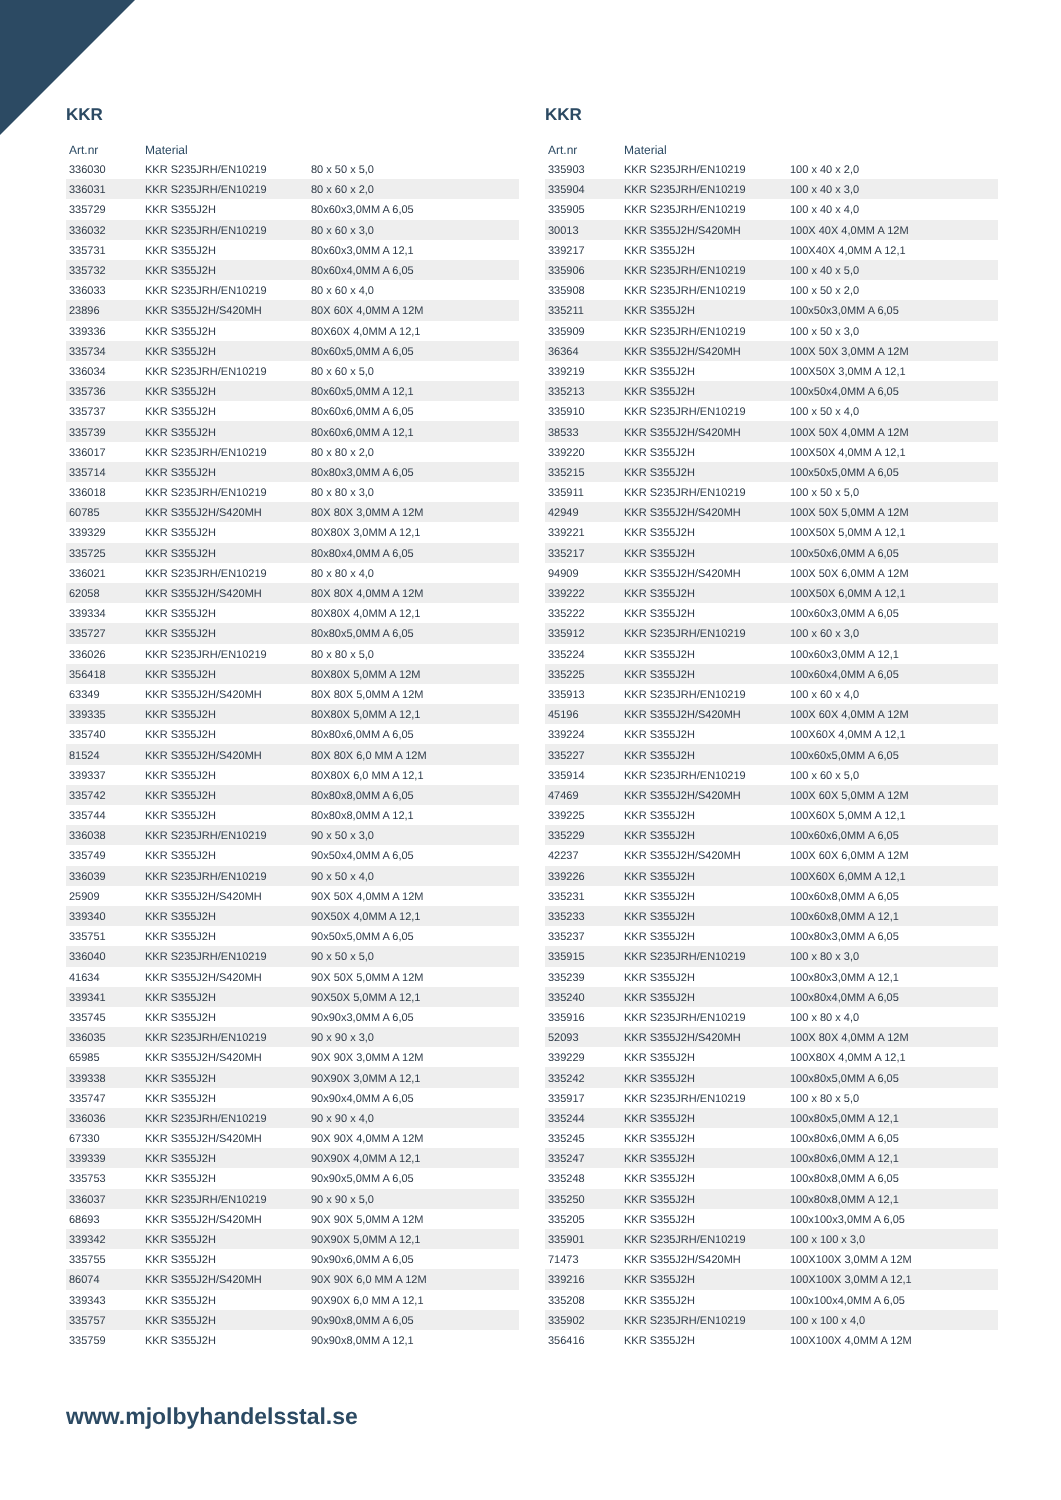KKR
| Art.nr | Material | |
| --- | --- | --- |
| 336030 | KKR S235JRH/EN10219 | 80 x 50 x 5,0 |
| 336031 | KKR S235JRH/EN10219 | 80 x 60 x 2,0 |
| 335729 | KKR S355J2H | 80x60x3,0MM A 6,05 |
| 336032 | KKR S235JRH/EN10219 | 80 x 60 x 3,0 |
| 335731 | KKR S355J2H | 80x60x3,0MM A 12,1 |
| 335732 | KKR S355J2H | 80x60x4,0MM A 6,05 |
| 336033 | KKR S235JRH/EN10219 | 80 x 60 x 4,0 |
| 23896 | KKR S355J2H/S420MH | 80X 60X 4,0MM A 12M |
| 339336 | KKR S355J2H | 80X60X 4,0MM A 12,1 |
| 335734 | KKR S355J2H | 80x60x5,0MM A 6,05 |
| 336034 | KKR S235JRH/EN10219 | 80 x 60 x 5,0 |
| 335736 | KKR S355J2H | 80x60x5,0MM A 12,1 |
| 335737 | KKR S355J2H | 80x60x6,0MM A 6,05 |
| 335739 | KKR S355J2H | 80x60x6,0MM A 12,1 |
| 336017 | KKR S235JRH/EN10219 | 80 x 80 x 2,0 |
| 335714 | KKR S355J2H | 80x80x3,0MM A 6,05 |
| 336018 | KKR S235JRH/EN10219 | 80 x 80 x 3,0 |
| 60785 | KKR S355J2H/S420MH | 80X 80X 3,0MM A 12M |
| 339329 | KKR S355J2H | 80X80X 3,0MM A 12,1 |
| 335725 | KKR S355J2H | 80x80x4,0MM A 6,05 |
| 336021 | KKR S235JRH/EN10219 | 80 x 80 x 4,0 |
| 62058 | KKR S355J2H/S420MH | 80X 80X 4,0MM A 12M |
| 339334 | KKR S355J2H | 80X80X 4,0MM A 12,1 |
| 335727 | KKR S355J2H | 80x80x5,0MM A 6,05 |
| 336026 | KKR S235JRH/EN10219 | 80 x 80 x 5,0 |
| 356418 | KKR S355J2H | 80X80X 5,0MM A 12M |
| 63349 | KKR S355J2H/S420MH | 80X 80X 5,0MM A 12M |
| 339335 | KKR S355J2H | 80X80X 5,0MM A 12,1 |
| 335740 | KKR S355J2H | 80x80x6,0MM A 6,05 |
| 81524 | KKR S355J2H/S420MH | 80X 80X 6,0 MM A 12M |
| 339337 | KKR S355J2H | 80X80X 6,0 MM A 12,1 |
| 335742 | KKR S355J2H | 80x80x8,0MM A 6,05 |
| 335744 | KKR S355J2H | 80x80x8,0MM A 12,1 |
| 336038 | KKR S235JRH/EN10219 | 90 x 50 x 3,0 |
| 335749 | KKR S355J2H | 90x50x4,0MM A 6,05 |
| 336039 | KKR S235JRH/EN10219 | 90 x 50 x 4,0 |
| 25909 | KKR S355J2H/S420MH | 90X 50X 4,0MM A 12M |
| 339340 | KKR S355J2H | 90X50X 4,0MM A 12,1 |
| 335751 | KKR S355J2H | 90x50x5,0MM A 6,05 |
| 336040 | KKR S235JRH/EN10219 | 90 x 50 x 5,0 |
| 41634 | KKR S355J2H/S420MH | 90X 50X 5,0MM A 12M |
| 339341 | KKR S355J2H | 90X50X 5,0MM A 12,1 |
| 335745 | KKR S355J2H | 90x90x3,0MM A 6,05 |
| 336035 | KKR S235JRH/EN10219 | 90 x 90 x 3,0 |
| 65985 | KKR S355J2H/S420MH | 90X 90X 3,0MM A 12M |
| 339338 | KKR S355J2H | 90X90X 3,0MM A 12,1 |
| 335747 | KKR S355J2H | 90x90x4,0MM A 6,05 |
| 336036 | KKR S235JRH/EN10219 | 90 x 90 x 4,0 |
| 67330 | KKR S355J2H/S420MH | 90X 90X 4,0MM A 12M |
| 339339 | KKR S355J2H | 90X90X 4,0MM A 12,1 |
| 335753 | KKR S355J2H | 90x90x5,0MM A 6,05 |
| 336037 | KKR S235JRH/EN10219 | 90 x 90 x 5,0 |
| 68693 | KKR S355J2H/S420MH | 90X 90X 5,0MM A 12M |
| 339342 | KKR S355J2H | 90X90X 5,0MM A 12,1 |
| 335755 | KKR S355J2H | 90x90x6,0MM A 6,05 |
| 86074 | KKR S355J2H/S420MH | 90X 90X 6,0 MM A 12M |
| 339343 | KKR S355J2H | 90X90X 6,0 MM A 12,1 |
| 335757 | KKR S355J2H | 90x90x8,0MM A 6,05 |
| 335759 | KKR S355J2H | 90x90x8,0MM A 12,1 |
KKR
| Art.nr | Material | |
| --- | --- | --- |
| 335903 | KKR S235JRH/EN10219 | 100 x 40 x 2,0 |
| 335904 | KKR S235JRH/EN10219 | 100 x 40 x 3,0 |
| 335905 | KKR S235JRH/EN10219 | 100 x 40 x 4,0 |
| 30013 | KKR S355J2H/S420MH | 100X 40X 4,0MM A 12M |
| 339217 | KKR S355J2H | 100X40X 4,0MM A 12,1 |
| 335906 | KKR S235JRH/EN10219 | 100 x 40 x 5,0 |
| 335908 | KKR S235JRH/EN10219 | 100 x 50 x 2,0 |
| 335211 | KKR S355J2H | 100x50x3,0MM A 6,05 |
| 335909 | KKR S235JRH/EN10219 | 100 x 50 x 3,0 |
| 36364 | KKR S355J2H/S420MH | 100X 50X 3,0MM A 12M |
| 339219 | KKR S355J2H | 100X50X 3,0MM A 12,1 |
| 335213 | KKR S355J2H | 100x50x4,0MM A 6,05 |
| 335910 | KKR S235JRH/EN10219 | 100 x 50 x 4,0 |
| 38533 | KKR S355J2H/S420MH | 100X 50X 4,0MM A 12M |
| 339220 | KKR S355J2H | 100X50X 4,0MM A 12,1 |
| 335215 | KKR S355J2H | 100x50x5,0MM A 6,05 |
| 335911 | KKR S235JRH/EN10219 | 100 x 50 x 5,0 |
| 42949 | KKR S355J2H/S420MH | 100X 50X 5,0MM A 12M |
| 339221 | KKR S355J2H | 100X50X 5,0MM A 12,1 |
| 335217 | KKR S355J2H | 100x50x6,0MM A 6,05 |
| 94909 | KKR S355J2H/S420MH | 100X 50X 6,0MM A 12M |
| 339222 | KKR S355J2H | 100X50X 6,0MM A 12,1 |
| 335222 | KKR S355J2H | 100x60x3,0MM A 6,05 |
| 335912 | KKR S235JRH/EN10219 | 100 x 60 x 3,0 |
| 335224 | KKR S355J2H | 100x60x3,0MM A 12,1 |
| 335225 | KKR S355J2H | 100x60x4,0MM A 6,05 |
| 335913 | KKR S235JRH/EN10219 | 100 x 60 x 4,0 |
| 45196 | KKR S355J2H/S420MH | 100X 60X 4,0MM A 12M |
| 339224 | KKR S355J2H | 100X60X 4,0MM A 12,1 |
| 335227 | KKR S355J2H | 100x60x5,0MM A 6,05 |
| 335914 | KKR S235JRH/EN10219 | 100 x 60 x 5,0 |
| 47469 | KKR S355J2H/S420MH | 100X 60X 5,0MM A 12M |
| 339225 | KKR S355J2H | 100X60X 5,0MM A 12,1 |
| 335229 | KKR S355J2H | 100x60x6,0MM A 6,05 |
| 42237 | KKR S355J2H/S420MH | 100X 60X 6,0MM A 12M |
| 339226 | KKR S355J2H | 100X60X 6,0MM A 12,1 |
| 335231 | KKR S355J2H | 100x60x8,0MM A 6,05 |
| 335233 | KKR S355J2H | 100x60x8,0MM A 12,1 |
| 335237 | KKR S355J2H | 100x80x3,0MM A 6,05 |
| 335915 | KKR S235JRH/EN10219 | 100 x 80 x 3,0 |
| 335239 | KKR S355J2H | 100x80x3,0MM A 12,1 |
| 335240 | KKR S355J2H | 100x80x4,0MM A 6,05 |
| 335916 | KKR S235JRH/EN10219 | 100 x 80 x 4,0 |
| 52093 | KKR S355J2H/S420MH | 100X 80X 4,0MM A 12M |
| 339229 | KKR S355J2H | 100X80X 4,0MM A 12,1 |
| 335242 | KKR S355J2H | 100x80x5,0MM A 6,05 |
| 335917 | KKR S235JRH/EN10219 | 100 x 80 x 5,0 |
| 335244 | KKR S355J2H | 100x80x5,0MM A 12,1 |
| 335245 | KKR S355J2H | 100x80x6,0MM A 6,05 |
| 335247 | KKR S355J2H | 100x80x6,0MM A 12,1 |
| 335248 | KKR S355J2H | 100x80x8,0MM A 6,05 |
| 335250 | KKR S355J2H | 100x80x8,0MM A 12,1 |
| 335205 | KKR S355J2H | 100x100x3,0MM A 6,05 |
| 335901 | KKR S235JRH/EN10219 | 100 x 100 x 3,0 |
| 71473 | KKR S355J2H/S420MH | 100X100X 3,0MM A 12M |
| 339216 | KKR S355J2H | 100X100X 3,0MM A 12,1 |
| 335208 | KKR S355J2H | 100x100x4,0MM A 6,05 |
| 335902 | KKR S235JRH/EN10219 | 100 x 100 x 4,0 |
| 356416 | KKR S355J2H | 100X100X 4,0MM A 12M |
www.mjolbyhandelsstal.se